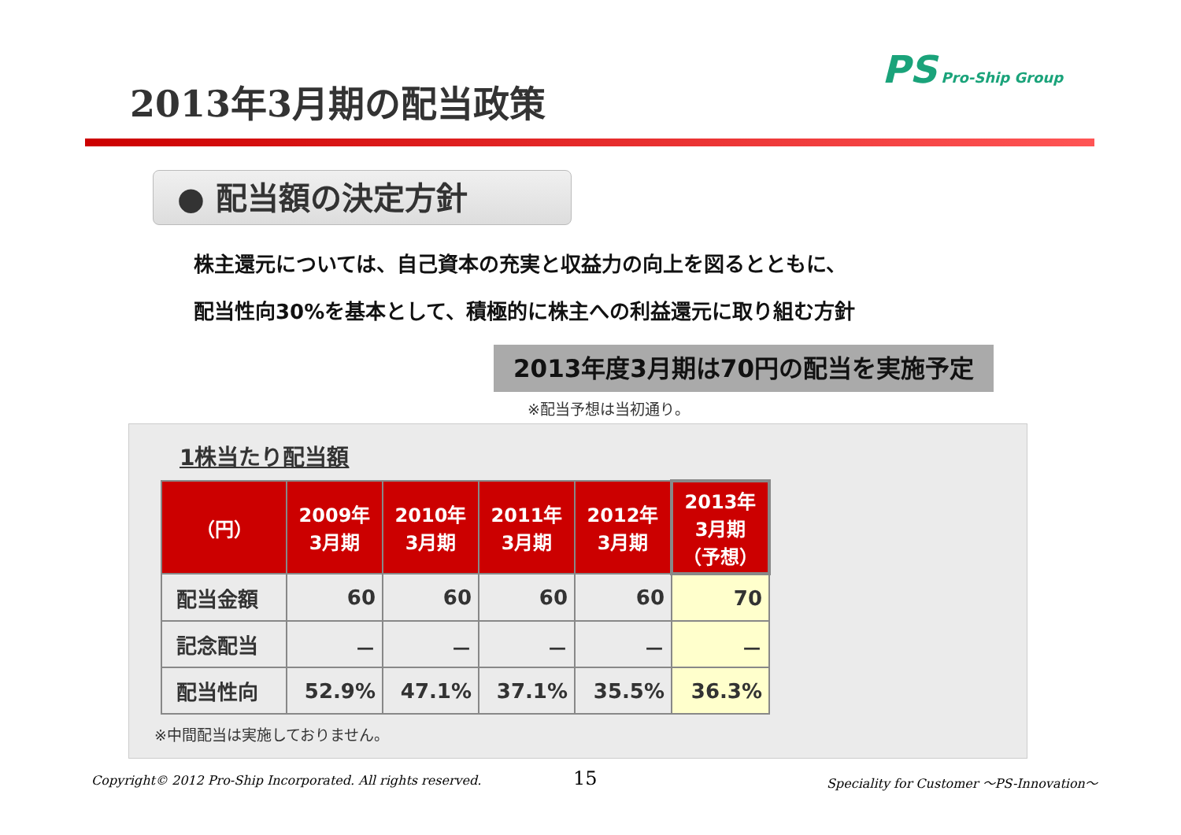2013年3月期の配当政策
PS Pro-Ship Group
● 配当額の決定方針
株主還元については、自己資本の充実と収益力の向上を図るとともに、
配当性向30%を基本として、積極的に株主への利益還元に取り組む方針
2013年度3月期は70円の配当を実施予定
※配当予想は当初通り。
1株当たり配当額
| （円） | 2009年 3月期 | 2010年 3月期 | 2011年 3月期 | 2012年 3月期 | 2013年 3月期 （予想） |
| --- | --- | --- | --- | --- | --- |
| 配当金額 | 60 | 60 | 60 | 60 | 70 |
| 記念配当 | － | － | － | － | － |
| 配当性向 | 52.9% | 47.1% | 37.1% | 35.5% | 36.3% |
※中間配当は実施しておりません。
Copyright© 2012 Pro-Ship Incorporated. All rights reserved.
15
Speciality for Customer 〜PS-Innovation〜